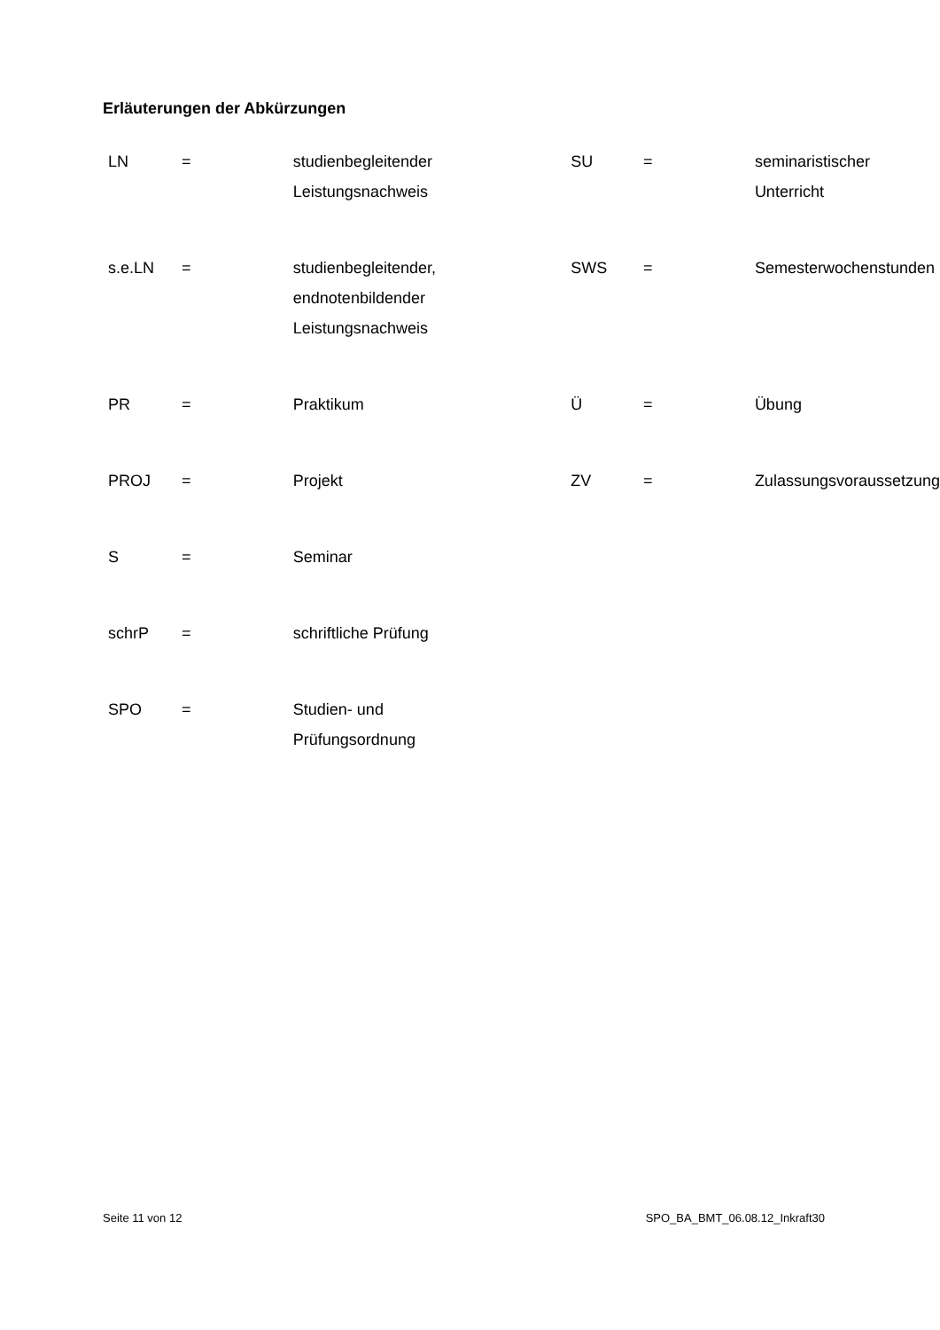Erläuterungen der Abkürzungen
| LN | = | studienbegleitender Leistungsnachweis | SU | = | seminaristischer Unterricht |
| s.e.LN | = | studienbegleitender, endnotenbildender Leistungsnachweis | SWS | = | Semesterwochenstunden |
| PR | = | Praktikum | Ü | = | Übung |
| PROJ | = | Projekt | ZV | = | Zulassungsvoraussetzung |
| S | = | Seminar | | | |
| schrP | = | schriftliche Prüfung | | | |
| SPO | = | Studien- und Prüfungsordnung | | | |
Seite 11 von 12 SPO_BA_BMT_06.08.12_Inkraft30